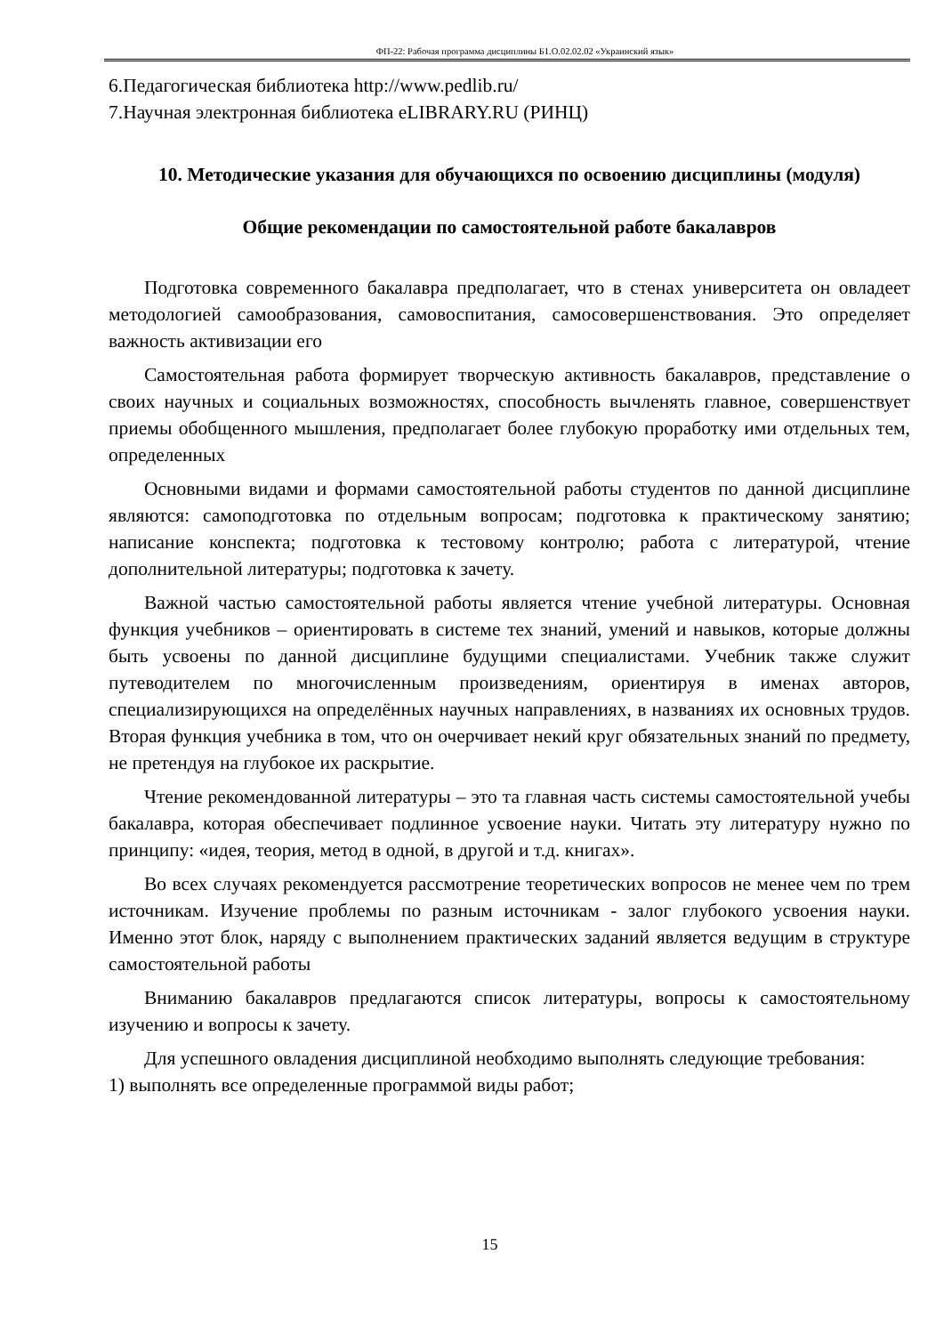ФП-22: Рабочая программа дисциплины Б1.О.02.02.02 «Украинский язык»
6.Педагогическая библиотека http://www.pedlib.ru/
7.Научная электронная библиотека eLIBRARY.RU (РИНЦ)
10. Методические указания для обучающихся по освоению дисциплины (модуля)
Общие рекомендации по самостоятельной работе бакалавров
Подготовка современного бакалавра предполагает, что в стенах университета он овладеет методологией самообразования, самовоспитания, самосовершенствования. Это определяет важность активизации его
Самостоятельная работа формирует творческую активность бакалавров, представление о своих научных и социальных возможностях, способность вычленять главное, совершенствует приемы обобщенного мышления, предполагает более глубокую проработку ими отдельных тем, определенных
Основными видами и формами самостоятельной работы студентов по данной дисциплине являются: самоподготовка по отдельным вопросам; подготовка к практическому занятию; написание конспекта; подготовка к тестовому контролю; работа с литературой, чтение дополнительной литературы; подготовка к зачету.
Важной частью самостоятельной работы является чтение учебной литературы. Основная функция учебников – ориентировать в системе тех знаний, умений и навыков, которые должны быть усвоены по данной дисциплине будущими специалистами. Учебник также служит путеводителем по многочисленным произведениям, ориентируя в именах авторов, специализирующихся на определённых научных направлениях, в названиях их основных трудов. Вторая функция учебника в том, что он очерчивает некий круг обязательных знаний по предмету, не претендуя на глубокое их раскрытие.
Чтение рекомендованной литературы – это та главная часть системы самостоятельной учебы бакалавра, которая обеспечивает подлинное усвоение науки. Читать эту литературу нужно по принципу: «идея, теория, метод в одной, в другой и т.д. книгах».
Во всех случаях рекомендуется рассмотрение теоретических вопросов не менее чем по трем источникам. Изучение проблемы по разным источникам - залог глубокого усвоения науки. Именно этот блок, наряду с выполнением практических заданий является ведущим в структуре самостоятельной работы
Вниманию бакалавров предлагаются список литературы, вопросы к самостоятельному изучению и вопросы к зачету.
Для успешного овладения дисциплиной необходимо выполнять следующие требования:
1) выполнять все определенные программой виды работ;
15